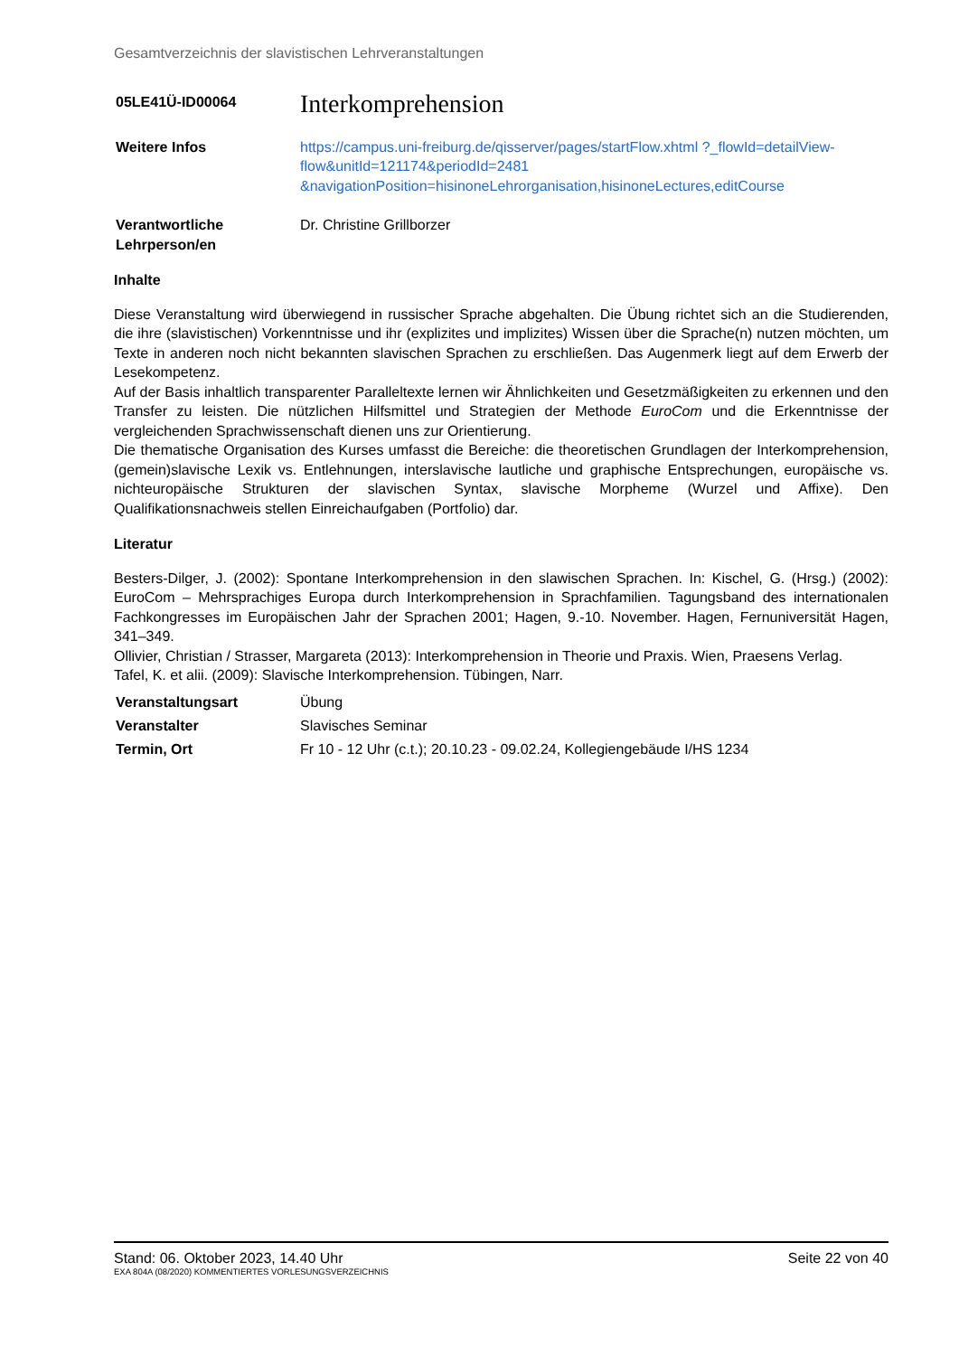Gesamtverzeichnis der slavistischen Lehrveranstaltungen
| 05LE41Ü-ID00064 | Interkomprehension |
| Weitere Infos | https://campus.uni-freiburg.de/qisserver/pages/startFlow.xhtml ?_flowId=detailView-flow&unitId=121174&periodId=2481 &navigationPosition=hisinoneLehrorganisation,hisinoneLectures,editCourse |
| Verantwortliche Lehrperson/en | Dr. Christine Grillborzer |
Inhalte
Diese Veranstaltung wird überwiegend in russischer Sprache abgehalten. Die Übung richtet sich an die Studierenden, die ihre (slavistischen) Vorkenntnisse und ihr (explizites und implizites) Wissen über die Sprache(n) nutzen möchten, um Texte in anderen noch nicht bekannten slavischen Sprachen zu erschließen. Das Augenmerk liegt auf dem Erwerb der Lesekompetenz.
Auf der Basis inhaltlich transparenter Paralleltexte lernen wir Ähnlichkeiten und Gesetzmäßigkeiten zu erkennen und den Transfer zu leisten. Die nützlichen Hilfsmittel und Strategien der Methode EuroCom und die Erkenntnisse der vergleichenden Sprachwissenschaft dienen uns zur Orientierung.
Die thematische Organisation des Kurses umfasst die Bereiche: die theoretischen Grundlagen der Interkomprehension, (gemein)slavische Lexik vs. Entlehnungen, interslavische lautliche und graphische Entsprechungen, europäische vs. nichteuropäische Strukturen der slavischen Syntax, slavische Morpheme (Wurzel und Affixe). Den Qualifikationsnachweis stellen Einreichaufgaben (Portfolio) dar.
Literatur
Besters-Dilger, J. (2002): Spontane Interkomprehension in den slawischen Sprachen. In: Kischel, G. (Hrsg.) (2002): EuroCom – Mehrsprachiges Europa durch Interkomprehension in Sprachfamilien. Tagungsband des internationalen Fachkongresses im Europäischen Jahr der Sprachen 2001; Hagen, 9.-10. November. Hagen, Fernuniversität Hagen, 341–349.
Ollivier, Christian / Strasser, Margareta (2013): Interkomprehension in Theorie und Praxis. Wien, Praesens Verlag.
Tafel, K. et alii. (2009): Slavische Interkomprehension. Tübingen, Narr.
| Veranstaltungsart | Übung |
| Veranstalter | Slavisches Seminar |
| Termin, Ort | Fr 10 - 12 Uhr (c.t.); 20.10.23 - 09.02.24, Kollegiengebäude I/HS 1234 |
Stand: 06. Oktober 2023, 14.40 Uhr Seite 22 von 40
EXA 804A (08/2020) KOMMENTIERTES VORLESUNGSVERZEICHNIS